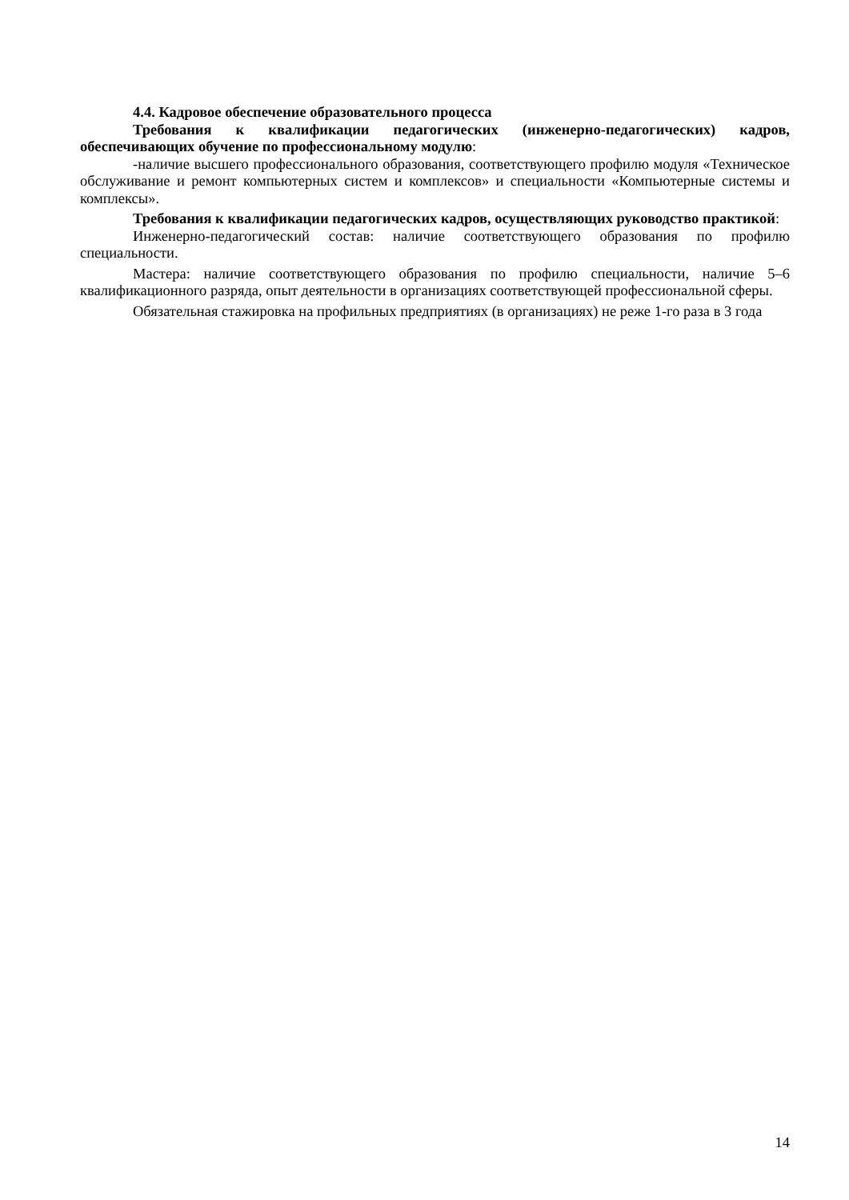4.4. Кадровое обеспечение образовательного процесса
Требования к квалификации педагогических (инженерно-педагогических) кадров, обеспечивающих обучение по профессиональному модулю:
-наличие высшего профессионального образования, соответствующего профилю модуля «Техническое обслуживание и ремонт компьютерных систем и комплексов» и специальности «Компьютерные системы и комплексы».
Требования к квалификации педагогических кадров, осуществляющих руководство практикой:
Инженерно-педагогический состав: наличие соответствующего образования по профилю специальности.
Мастера: наличие соответствующего образования по профилю специальности, наличие 5–6 квалификационного разряда, опыт деятельности в организациях соответствующей профессиональной сферы.
Обязательная стажировка на профильных предприятиях (в организациях) не реже 1-го раза в 3 года
14